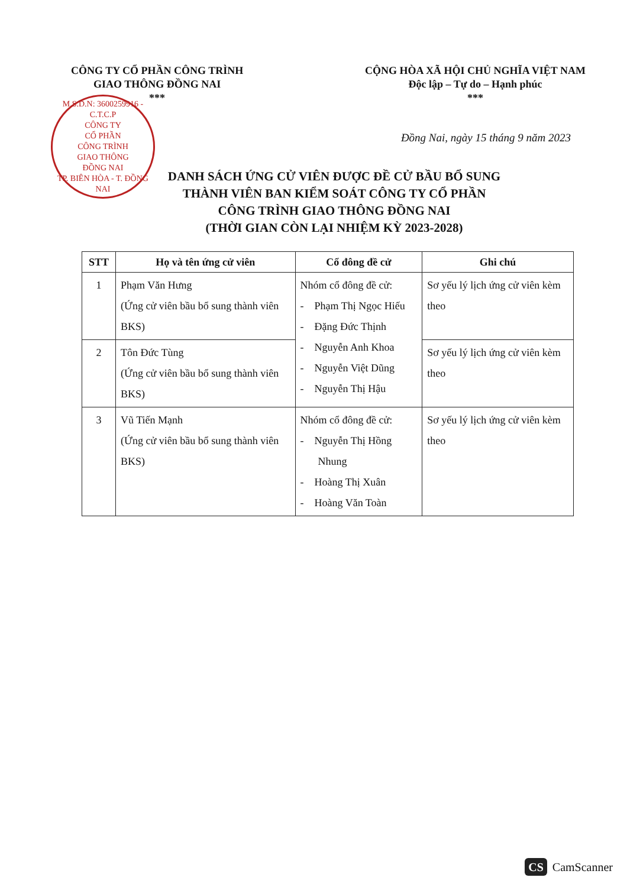CÔNG TY CỔ PHẦN CÔNG TRÌNH
GIAO THÔNG ĐỒNG NAI
***
CỘNG HÒA XÃ HỘI CHỦ NGHĨA VIỆT NAM
Độc lập – Tự do – Hạnh phúc
***
M.S.D.N: 3600259916 - C.T.C.P
CÔNG TY
CỔ PHẦN
CÔNG TRÌNH
GIAO THÔNG
ĐỒNG NAI
TP. BIÊN HÒA - T. ĐỒNG NAI
Đồng Nai, ngày 15 tháng 9 năm 2023
DANH SÁCH ỨNG CỬ VIÊN ĐƯỢC ĐỀ CỬ BẦU BỔ SUNG
THÀNH VIÊN BAN KIỂM SOÁT CÔNG TY CỔ PHẦN
CÔNG TRÌNH GIAO THÔNG ĐỒNG NAI
(THỜI GIAN CÒN LẠI NHIỆM KỲ 2023-2028)
| STT | Họ và tên ứng cử viên | Cổ đông đề cử | Ghi chú |
| --- | --- | --- | --- |
| 1 | Phạm Văn Hưng (Ứng cử viên bầu bổ sung thành viên BKS) | Nhóm cổ đông đề cử: - Phạm Thị Ngọc Hiếu - Đặng Đức Thịnh - Nguyễn Anh Khoa - Nguyễn Việt Dũng - Nguyễn Thị Hậu | Sơ yếu lý lịch ứng cử viên kèm theo |
| 2 | Tôn Đức Tùng (Ứng cử viên bầu bổ sung thành viên BKS) | | Sơ yếu lý lịch ứng cử viên kèm theo |
| 3 | Vũ Tiến Mạnh (Ứng cử viên bầu bổ sung thành viên BKS) | Nhóm cổ đông đề cử: - Nguyễn Thị Hồng Nhung - Hoàng Thị Xuân - Hoàng Văn Toàn | Sơ yếu lý lịch ứng cử viên kèm theo |
CS CamScanner